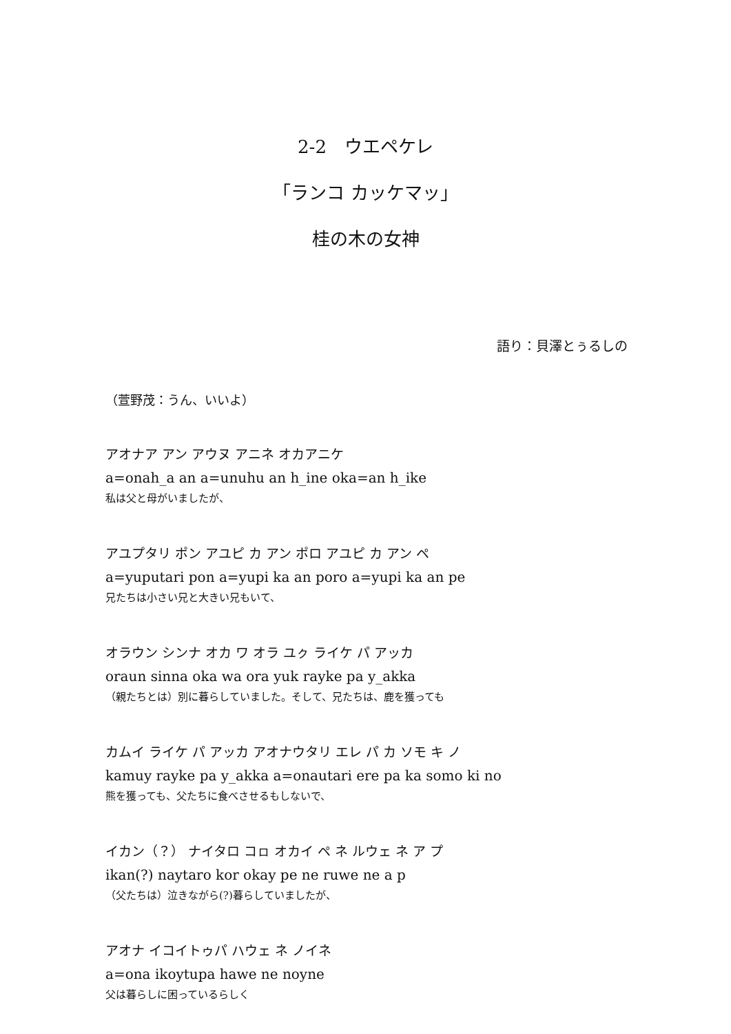2-2　ウエペケレ
「ランコ カッケマッ」
桂の木の女神
語り：貝澤とぅるしの
（萱野茂：うん、いいよ）
アオナア アン アウヌ アニネ オカアニケ
a=onah_a an a=unuhu an h_ine oka=an h_ike
私は父と母がいましたが、
アユプタリ ポン アユピ カ アン ポロ アユピ カ アン ペ
a=yuputari pon a=yupi ka an poro a=yupi ka an pe
兄たちは小さい兄と大きい兄もいて、
オラウン シンナ オカ ワ オラ ユㇰ ライケ パ アッカ
oraun sinna oka wa ora yuk rayke pa y_akka
（親たちとは）別に暮らしていました。そして、兄たちは、鹿を獲っても
カムイ ライケ パ アッカ アオナウタリ エレ パ カ ソモ キ ノ
kamuy rayke pa y_akka a=onautari ere pa ka somo ki no
熊を獲っても、父たちに食べさせるもしないで、
イカン（？） ナイタロ コㇿ オカイ ペ ネ ルウェ ネ ア プ
ikan(?) naytaro kor okay pe ne ruwe ne a p
（父たちは）泣きながら(?)暮らしていましたが、
アオナ イコイトゥパ ハウェ ネ ノイネ
a=ona ikoytupa hawe ne noyne
父は暮らしに困っているらしく